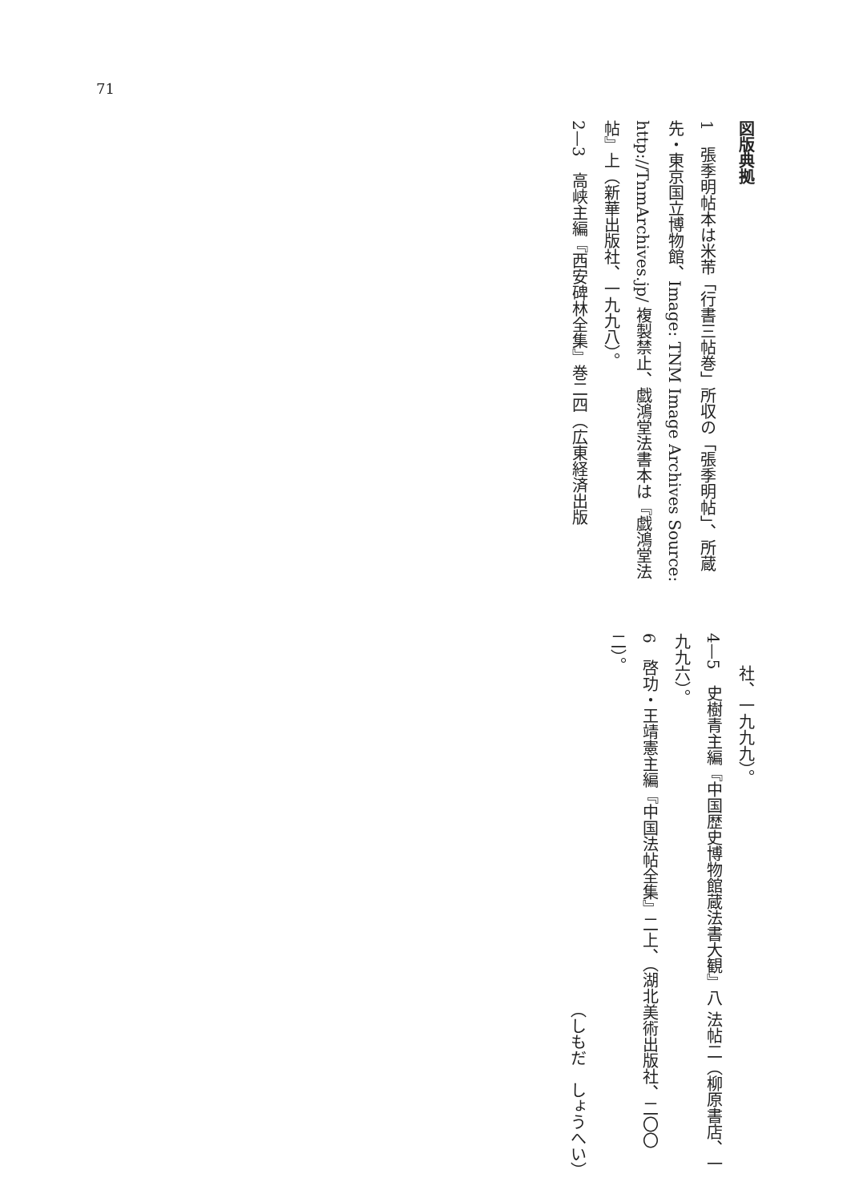71
図版典拠
1　張季明帖本は米芾「行書三帖巻」所収の「張季明帖」、所蔵先・東京国立博物館、Image: TNM Image Archives Source: http://TnmArchives.jp/ 複製禁止、戯鴻堂法書本は『戯鴻堂法帖』上（新華出版社、一九九八）。
2—3　高峡主編『西安碑林全集』巻二四（広東経済出版
社、一九九九）。
4—5　史樹青主編『中国歴史博物館蔵法書大観』八 法帖二（柳原書店、一九九六）。
6　啓功・王靖憲主編『中国法帖全集』二上、（湖北美術出版社、二〇〇二）。
（しもだ　しょうへい）